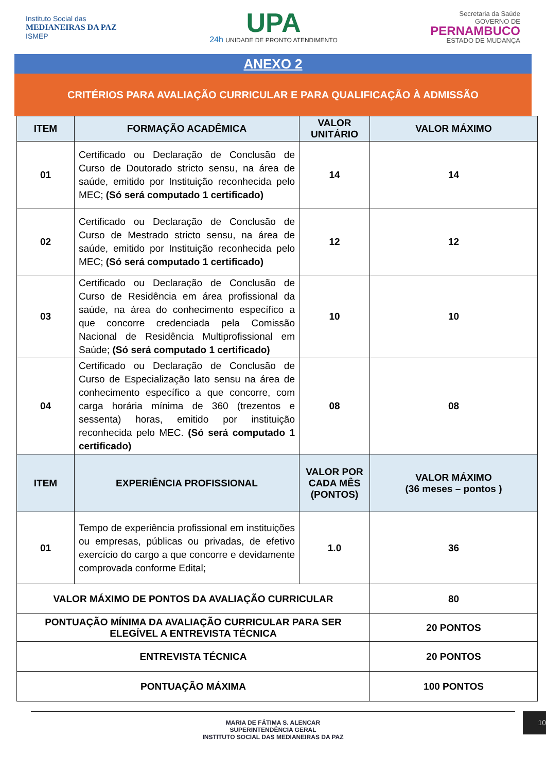Instituto Social das
MEDIANEIRAS DA PAZ
ISMEP
UPA
24h UNIDADE DE PRONTO ATENDIMENTO
Secretaria da Saúde
GOVERNO DE
PERNAMBUCO
ESTADO DE MUDANÇA
ANEXO 2
CRITÉRIOS PARA AVALIAÇÃO CURRICULAR E PARA QUALIFICAÇÃO À ADMISSÃO
| ITEM | FORMAÇÃO ACADÊMICA | VALOR UNITÁRIO | VALOR MÁXIMO |
| --- | --- | --- | --- |
| 01 | Certificado ou Declaração de Conclusão de Curso de Doutorado stricto sensu, na área de saúde, emitido por Instituição reconhecida pelo MEC; (Só será computado 1 certificado) | 14 | 14 |
| 02 | Certificado ou Declaração de Conclusão de Curso de Mestrado stricto sensu, na área de saúde, emitido por Instituição reconhecida pelo MEC; (Só será computado 1 certificado) | 12 | 12 |
| 03 | Certificado ou Declaração de Conclusão de Curso de Residência em área profissional da saúde, na área do conhecimento específico a que concorre credenciada pela Comissão Nacional de Residência Multiprofissional em Saúde; (Só será computado 1 certificado) | 10 | 10 |
| 04 | Certificado ou Declaração de Conclusão de Curso de Especialização lato sensu na área de conhecimento específico a que concorre, com carga horária mínima de 360 (trezentos e sessenta) horas, emitido por instituição reconhecida pelo MEC. (Só será computado 1 certificado) | 08 | 08 |
| ITEM | EXPERIÊNCIA PROFISSIONAL | VALOR POR CADA MÊS (PONTOS) | VALOR MÁXIMO (36 meses – pontos ) |
| 01 | Tempo de experiência profissional em instituições ou empresas, públicas ou privadas, de efetivo exercício do cargo a que concorre e devidamente comprovada conforme Edital; | 1.0 | 36 |
| VALOR MÁXIMO DE PONTOS DA AVALIAÇÃO CURRICULAR | | | 80 |
| PONTUAÇÃO MÍNIMA DA AVALIAÇÃO CURRICULAR PARA SER ELEGÍVEL A ENTREVISTA TÉCNICA | | | 20 PONTOS |
| ENTREVISTA TÉCNICA | | | 20 PONTOS |
| PONTUAÇÃO MÁXIMA | | | 100 PONTOS |
MARIA DE FÁTIMA S. ALENCAR
SUPERINTENDÊNCIA GERAL
INSTITUTO SOCIAL DAS MEDIANEIRAS DA PAZ
10